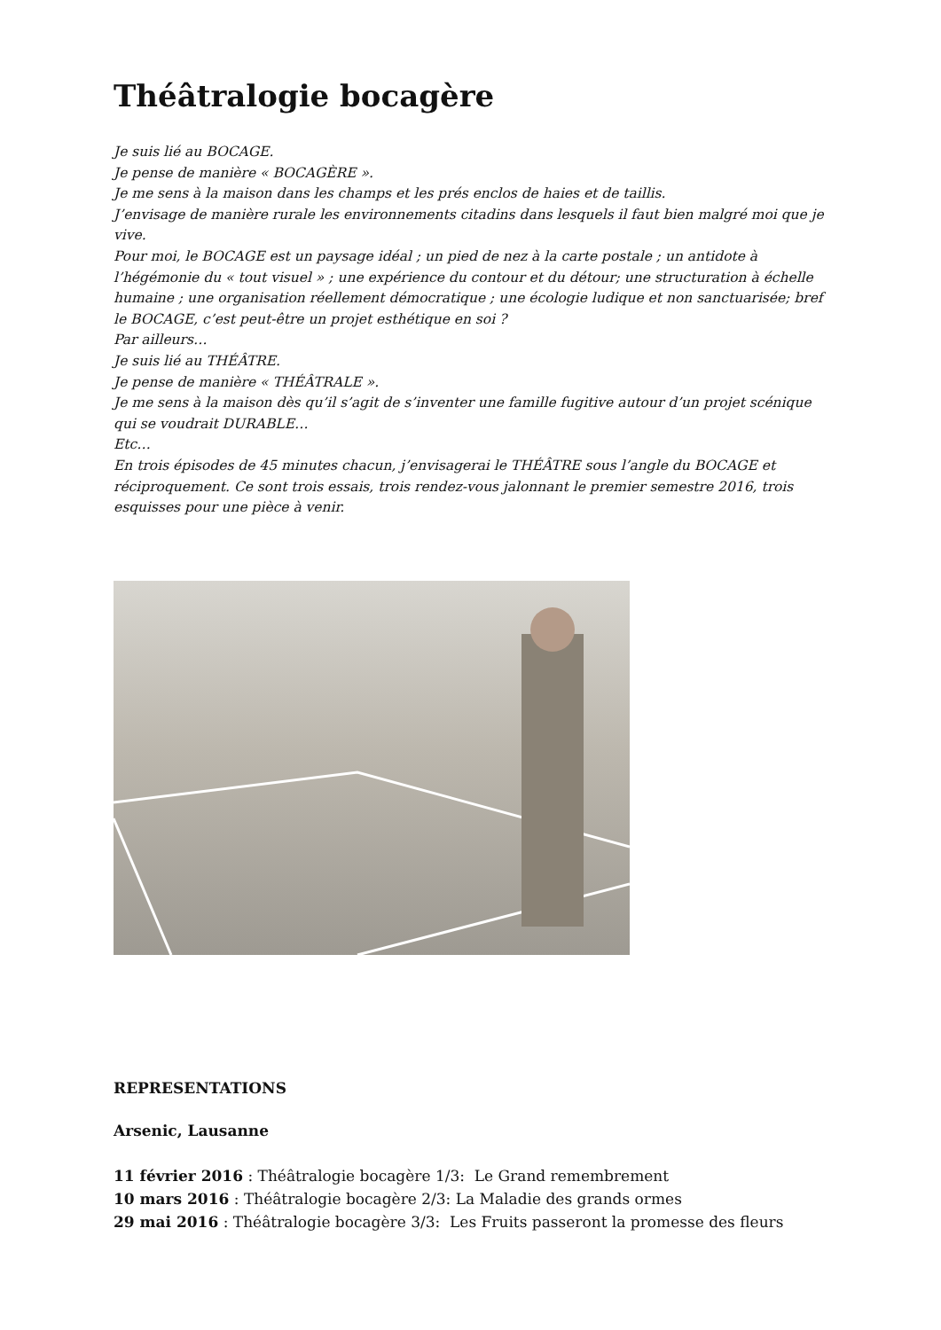Théâtralogie bocagère
Je suis lié au BOCAGE.
Je pense de manière « BOCAGÈRE ».
Je me sens à la maison dans les champs et les prés enclos de haies et de taillis.
J’envisage de manière rurale les environnements citadins dans lesquels il faut bien malgré moi que je vive.
Pour moi, le BOCAGE est un paysage idéal ; un pied de nez à la carte postale ; un antidote à l’hégémonie du « tout visuel » ; une expérience du contour et du détour; une structuration à échelle humaine ; une organisation réellement démocratique ; une écologie ludique et non sanctuarisée; bref le BOCAGE, c’est peut-être un projet esthétique en soi ?
Par ailleurs…
Je suis lié au THÉÂTRE.
Je pense de manière « THÉÂTRALE ».
Je me sens à la maison dès qu’il s’agit de s’inventer une famille fugitive autour d’un projet scénique qui se voudrait DURABLE…
Etc…
En trois épisodes de 45 minutes chacun, j’envisagerai le THÉÂTRE sous l’angle du BOCAGE et réciproquement. Ce sont trois essais, trois rendez-vous jalonnant le premier semestre 2016, trois esquisses pour une pièce à venir.
REPRESENTATIONS
Arsenic, Lausanne
11 février 2016 : Théâtralogie bocagère 1/3: Le Grand remembrement
10 mars 2016 : Théâtralogie bocagère 2/3: La Maladie des grands ormes
29 mai 2016 : Théâtralogie bocagère 3/3: Les Fruits passeront la promesse des fleurs